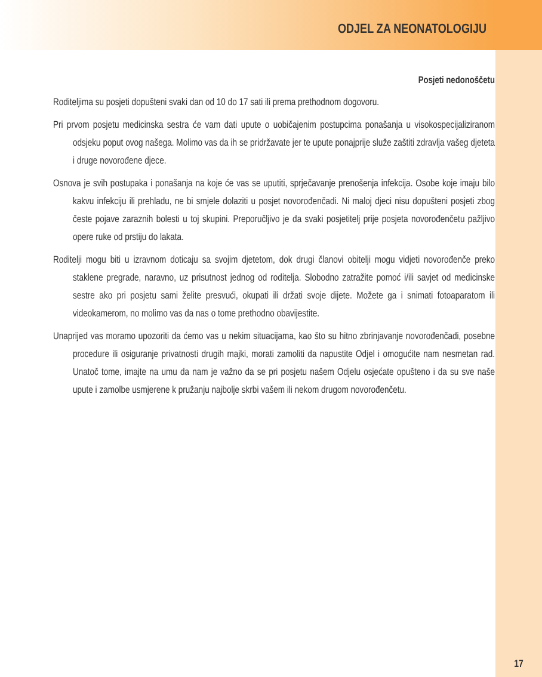ODJEL ZA NEONATOLOGIJU
Posjeti nedonoščetu
Roditeljima su posjeti dopušteni svaki dan od 10 do 17 sati ili prema prethodnom dogovoru.
Pri prvom posjetu medicinska sestra će vam dati upute o uobičajenim postupcima ponašanja u visokospecijaliziranom odsjeku poput ovog našega. Molimo vas da ih se pridržavate jer te upute ponajprije služe zaštiti zdravlja vašeg djeteta i druge novorođene djece.
Osnova je svih postupaka i ponašanja na koje će vas se uputiti, sprječavanje prenošenja infekcija. Osobe koje imaju bilo kakvu infekciju ili prehladu, ne bi smjele dolaziti u posjet novorođenčadi. Ni maloj djeci nisu dopušteni posjeti zbog česte pojave zaraznih bolesti u toj skupini. Preporučljivo je da svaki posjetitelj prije posjeta novorođenčetu pažljivo opere ruke od prstiju do lakata.
Roditelji mogu biti u izravnom doticaju sa svojim djetetom, dok drugi članovi obitelji mogu vidjeti novorođenče preko staklene pregrade, naravno, uz prisutnost jednog od roditelja. Slobodno zatražite pomoć i/ili savjet od medicinske sestre ako pri posjetu sami želite presvući, okupati ili držati svoje dijete. Možete ga i snimati fotoaparatom ili videokamerom, no molimo vas da nas o tome prethodno obavijestite.
Unaprijed vas moramo upozoriti da ćemo vas u nekim situacijama, kao što su hitno zbrinjavanje novorođenčadi, posebne procedure ili osiguranje privatnosti drugih majki, morati zamoliti da napustite Odjel i omogućite nam nesmetan rad. Unatoč tome, imajte na umu da nam je važno da se pri posjetu našem Odjelu osjećate opušteno i da su sve naše upute i zamolbe usmjerene k pružanju najbolje skrbi vašem ili nekom drugom novorođenčetu.
17